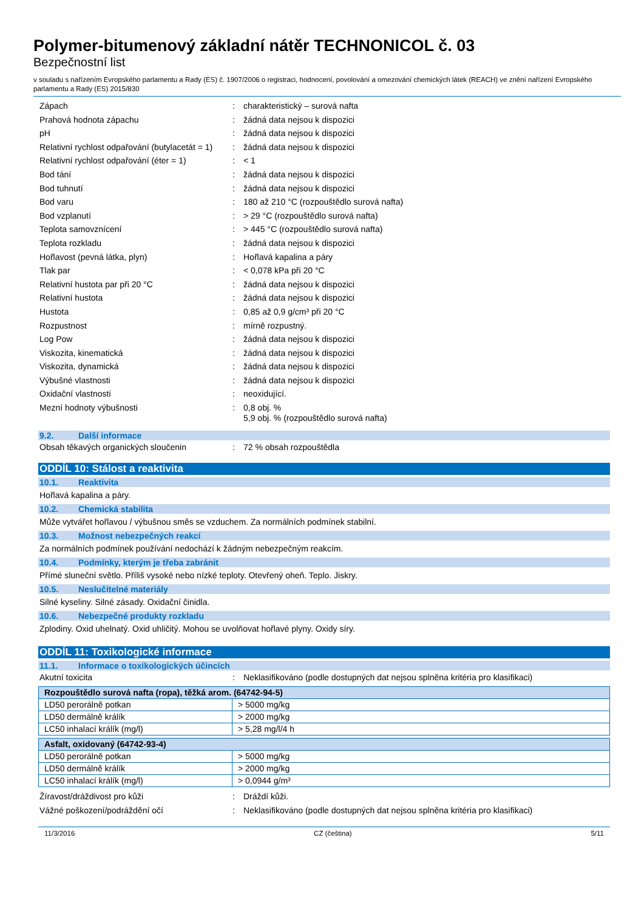Polymer-bitumenový základní nátěr TECHNONICOL č. 03
Bezpečnostní list
v souladu s nařízením Evropského parlamentu a Rady (ES) č. 1907/2006 o registraci, hodnocení, povolování a omezování chemických látek (REACH) ve znění nařízení Evropského parlamentu a Rady (ES) 2015/830
Zápach : charakteristický – surová nafta
Prahová hodnota zápachu : žádná data nejsou k dispozici
pH : žádná data nejsou k dispozici
Relativní rychlost odpařování (butylacetát = 1)
: žádná data nejsou k dispozici
Relativní rychlost odpařování (éter = 1)
: < 1
Bod tání : žádná data nejsou k dispozici
Bod tuhnutí : žádná data nejsou k dispozici
Bod varu : 180 až 210 °C (rozpouštědlo surová nafta)
Bod vzplanutí : > 29 °C (rozpouštědlo surová nafta)
Teplota samovznícení : > 445 °C (rozpouštědlo surová nafta)
Teplota rozkladu : žádná data nejsou k dispozici
Hořlavost (pevná látka, plyn) : Hořlavá kapalina a páry
Tlak par : < 0,078 kPa při 20 °C
Relativní hustota par při 20 °C : žádná data nejsou k dispozici
Relativní hustota : žádná data nejsou k dispozici
Hustota : 0,85 až 0,9 g/cm³ při 20 °C
Rozpustnost : mírně rozpustný.
Log Pow : žádná data nejsou k dispozici
Viskozita, kinematická : žádná data nejsou k dispozici
Viskozita, dynamická : žádná data nejsou k dispozici
Výbušné vlastnosti : žádná data nejsou k dispozici
Oxidační vlastnosti : neoxidující.
Mezní hodnoty výbušnosti : 0,8 obj. %
5,9 obj. % (rozpouštědlo surová nafta)
9.2. Další informace
Obsah těkavých organických sloučenin : 72 % obsah rozpouštědla
ODDÍL 10: Stálost a reaktivita
10.1. Reaktivita
Hořlavá kapalina a páry.
10.2. Chemická stabilita
Může vytvářet hořlavou / výbušnou směs se vzduchem. Za normálních podmínek stabilní.
10.3. Možnost nebezpečných reakcí
Za normálních podmínek používání nedochází k žádným nebezpečným reakcím.
10.4. Podmínky, kterým je třeba zabránit
Přímé sluneční světlo. Příliš vysoké nebo nízké teploty. Otevřený oheň. Teplo. Jiskry.
10.5. Neslučitelné materiály
Silné kyseliny. Silné zásady. Oxidační činidla.
10.6. Nebezpečné produkty rozkladu
Zplodiny. Oxid uhelnatý. Oxid uhličitý. Mohou se uvolňovat hořlavé plyny. Oxidy síry.
ODDÍL 11: Toxikologické informace
11.1. Informace o toxikologických účincích
Akutní toxicita : Neklasifikováno (podle dostupných dat nejsou splněna kritéria pro klasifikaci)
| Rozpouštědlo surová nafta (ropa), těžká arom. (64742-94-5) | |
| --- | --- |
| LD50 perorálně potkan | > 5000 mg/kg |
| LD50 dermálně králík | > 2000 mg/kg |
| LC50 inhalací králík (mg/l) | > 5,28 mg/l/4 h |
| Asfalt, oxidovaný (64742-93-4) | |
| --- | --- |
| LD50 perorálně potkan | > 5000 mg/kg |
| LD50 dermálně králík | > 2000 mg/kg |
| LC50 inhalací králík (mg/l) | > 0,0944 g/m³ |
Žíravost/dráždivost pro kůži : Dráždí kůži.
Vážné poškození/podráždění očí : Neklasifikováno (podle dostupných dat nejsou splněna kritéria pro klasifikaci)
11/3/2016 CZ (čeština) 5/11